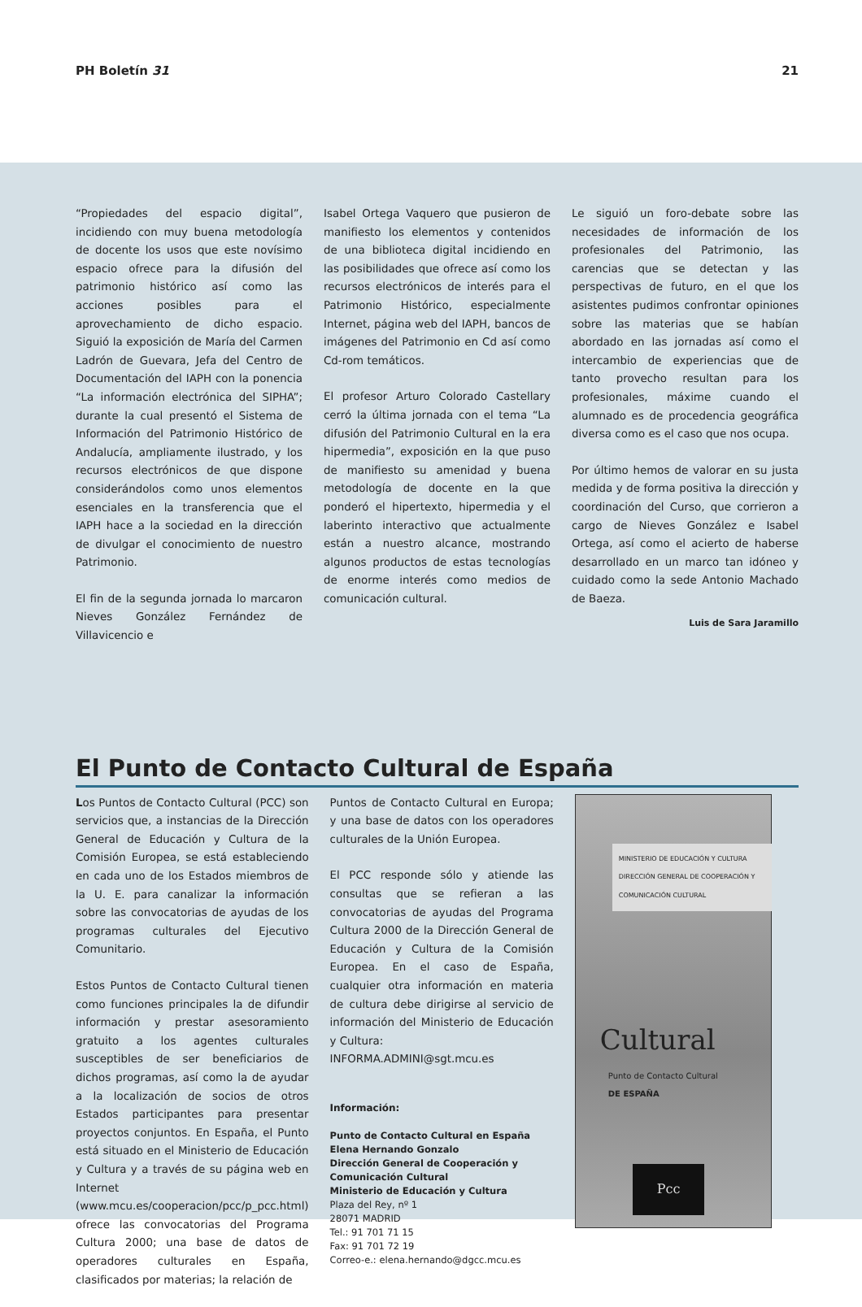PH Boletín 31 21
“Propiedades del espacio digital”, incidiendo con muy buena metodología de docente los usos que este novísimo espacio ofrece para la difusión del patrimonio histórico así como las acciones posibles para el aprovechamiento de dicho espacio. Siguió la exposición de María del Carmen Ladrón de Guevara, Jefa del Centro de Documentación del IAPH con la ponencia “La información electrónica del SIPHA”; durante la cual presentó el Sistema de Información del Patrimonio Histórico de Andalucía, ampliamente ilustrado, y los recursos electrónicos de que dispone considerándolos como unos elementos esenciales en la transferencia que el IAPH hace a la sociedad en la dirección de divulgar el conocimiento de nuestro Patrimonio.
El fin de la segunda jornada lo marcaron Nieves González Fernández de Villavicencio e
Isabel Ortega Vaquero que pusieron de manifiesto los elementos y contenidos de una biblioteca digital incidiendo en las posibilidades que ofrece así como los recursos electrónicos de interés para el Patrimonio Histórico, especialmente Internet, página web del IAPH, bancos de imágenes del Patrimonio en Cd así como Cd-rom temáticos.
El profesor Arturo Colorado Castellary cerró la última jornada con el tema “La difusión del Patrimonio Cultural en la era hipermedia”, exposición en la que puso de manifiesto su amenidad y buena metodología de docente en la que ponderó el hipertexto, hipermedia y el laberinto interactivo que actualmente están a nuestro alcance, mostrando algunos productos de estas tecnologías de enorme interés como medios de comunicación cultural.
Le siguió un foro-debate sobre las necesidades de información de los profesionales del Patrimonio, las carencias que se detectan y las perspectivas de futuro, en el que los asistentes pudimos confrontar opiniones sobre las materias que se habían abordado en las jornadas así como el intercambio de experiencias que de tanto provecho resultan para los profesionales, máxime cuando el alumnado es de procedencia geográfica diversa como es el caso que nos ocupa.
Por último hemos de valorar en su justa medida y de forma positiva la dirección y coordinación del Curso, que corrieron a cargo de Nieves González e Isabel Ortega, así como el acierto de haberse desarrollado en un marco tan idóneo y cuidado como la sede Antonio Machado de Baeza.
Luis de Sara Jaramillo
El Punto de Contacto Cultural de España
Los Puntos de Contacto Cultural (PCC) son servicios que, a instancias de la Dirección General de Educación y Cultura de la Comisión Europea, se está estableciendo en cada uno de los Estados miembros de la U. E. para canalizar la información sobre las convocatorias de ayudas de los programas culturales del Ejecutivo Comunitario.
Estos Puntos de Contacto Cultural tienen como funciones principales la de difundir información y prestar asesoramiento gratuito a los agentes culturales susceptibles de ser beneficiarios de dichos programas, así como la de ayudar a la localización de socios de otros Estados participantes para presentar proyectos conjuntos. En España, el Punto está situado en el Ministerio de Educación y Cultura y a través de su página web en Internet (www.mcu.es/cooperacion/pcc/p_pcc.html) ofrece las convocatorias del Programa Cultura 2000; una base de datos de operadores culturales en España, clasificados por materias; la relación de
Puntos de Contacto Cultural en Europa; y una base de datos con los operadores culturales de la Unión Europea.
El PCC responde sólo y atiende las consultas que se refieran a las convocatorias de ayudas del Programa Cultura 2000 de la Dirección General de Educación y Cultura de la Comisión Europea. En el caso de España, cualquier otra información en materia de cultura debe dirigirse al servicio de información del Ministerio de Educación y Cultura:
INFORMA.ADMINI@sgt.mcu.es
Información:
Punto de Contacto Cultural en España
Elena Hernando Gonzalo
Dirección General de Cooperación y Comunicación Cultural
Ministerio de Educación y Cultura
Plaza del Rey, nº 1
28071 MADRID
Tel.: 91 701 71 15
Fax: 91 701 72 19
Correo-e.: elena.hernando@dgcc.mcu.es
MINISTERIO DE EDUCACIÓN Y CULTURA DIRECCIÓN GENERAL DE COOPERACIÓN Y COMUNICACIÓN CULTURAL
Cultural
Punto de Contacto Cultural
DE ESPAÑA
Pcc